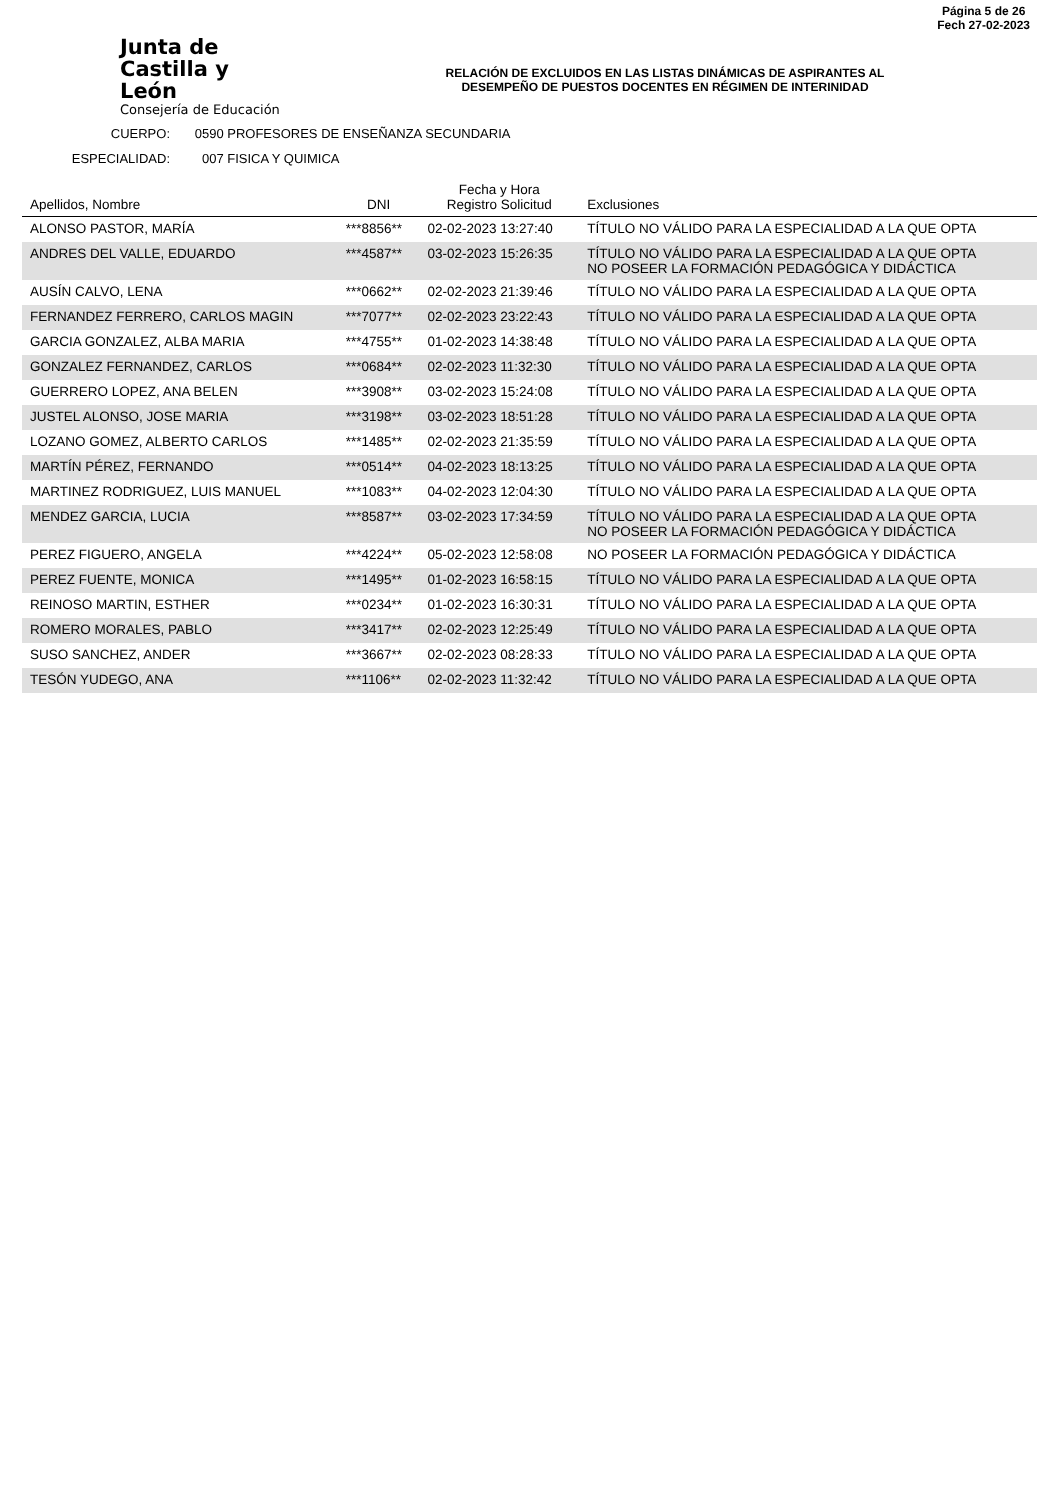Junta de
Castilla y León
Consejería de Educación
RELACIÓN DE EXCLUIDOS EN LAS LISTAS DINÁMICAS DE ASPIRANTES AL
DESEMPEÑO DE PUESTOS DOCENTES EN RÉGIMEN DE INTERINIDAD
Página 5 de 26
Fech 27-02-2023
CUERPO: 0590 PROFESORES DE ENSEÑANZA SECUNDARIA
ESPECIALIDAD: 007 FISICA Y QUIMICA
| Apellidos, Nombre | DNI | Fecha y Hora Registro Solicitud | Exclusiones |
| --- | --- | --- | --- |
| ALONSO PASTOR, MARÍA | ***8856** | 02-02-2023 13:27:40 | TÍTULO NO VÁLIDO PARA LA ESPECIALIDAD A LA QUE OPTA |
| ANDRES DEL VALLE, EDUARDO | ***4587** | 03-02-2023 15:26:35 | TÍTULO NO VÁLIDO PARA LA ESPECIALIDAD A LA QUE OPTA NO POSEER LA FORMACIÓN PEDAGÓGICA Y DIDÁCTICA |
| AUSÍN CALVO, LENA | ***0662** | 02-02-2023 21:39:46 | TÍTULO NO VÁLIDO PARA LA ESPECIALIDAD A LA QUE OPTA |
| FERNANDEZ FERRERO, CARLOS MAGIN | ***7077** | 02-02-2023 23:22:43 | TÍTULO NO VÁLIDO PARA LA ESPECIALIDAD A LA QUE OPTA |
| GARCIA GONZALEZ, ALBA MARIA | ***4755** | 01-02-2023 14:38:48 | TÍTULO NO VÁLIDO PARA LA ESPECIALIDAD A LA QUE OPTA |
| GONZALEZ FERNANDEZ, CARLOS | ***0684** | 02-02-2023 11:32:30 | TÍTULO NO VÁLIDO PARA LA ESPECIALIDAD A LA QUE OPTA |
| GUERRERO LOPEZ, ANA BELEN | ***3908** | 03-02-2023 15:24:08 | TÍTULO NO VÁLIDO PARA LA ESPECIALIDAD A LA QUE OPTA |
| JUSTEL ALONSO, JOSE MARIA | ***3198** | 03-02-2023 18:51:28 | TÍTULO NO VÁLIDO PARA LA ESPECIALIDAD A LA QUE OPTA |
| LOZANO GOMEZ, ALBERTO CARLOS | ***1485** | 02-02-2023 21:35:59 | TÍTULO NO VÁLIDO PARA LA ESPECIALIDAD A LA QUE OPTA |
| MARTÍN PÉREZ, FERNANDO | ***0514** | 04-02-2023 18:13:25 | TÍTULO NO VÁLIDO PARA LA ESPECIALIDAD A LA QUE OPTA |
| MARTINEZ RODRIGUEZ, LUIS MANUEL | ***1083** | 04-02-2023 12:04:30 | TÍTULO NO VÁLIDO PARA LA ESPECIALIDAD A LA QUE OPTA |
| MENDEZ GARCIA, LUCIA | ***8587** | 03-02-2023 17:34:59 | TÍTULO NO VÁLIDO PARA LA ESPECIALIDAD A LA QUE OPTA NO POSEER LA FORMACIÓN PEDAGÓGICA Y DIDÁCTICA |
| PEREZ FIGUERO, ANGELA | ***4224** | 05-02-2023 12:58:08 | NO POSEER LA FORMACIÓN PEDAGÓGICA Y DIDÁCTICA |
| PEREZ FUENTE, MONICA | ***1495** | 01-02-2023 16:58:15 | TÍTULO NO VÁLIDO PARA LA ESPECIALIDAD A LA QUE OPTA |
| REINOSO MARTIN, ESTHER | ***0234** | 01-02-2023 16:30:31 | TÍTULO NO VÁLIDO PARA LA ESPECIALIDAD A LA QUE OPTA |
| ROMERO MORALES, PABLO | ***3417** | 02-02-2023 12:25:49 | TÍTULO NO VÁLIDO PARA LA ESPECIALIDAD A LA QUE OPTA |
| SUSO SANCHEZ, ANDER | ***3667** | 02-02-2023 08:28:33 | TÍTULO NO VÁLIDO PARA LA ESPECIALIDAD A LA QUE OPTA |
| TESÓN YUDEGO, ANA | ***1106** | 02-02-2023 11:32:42 | TÍTULO NO VÁLIDO PARA LA ESPECIALIDAD A LA QUE OPTA |